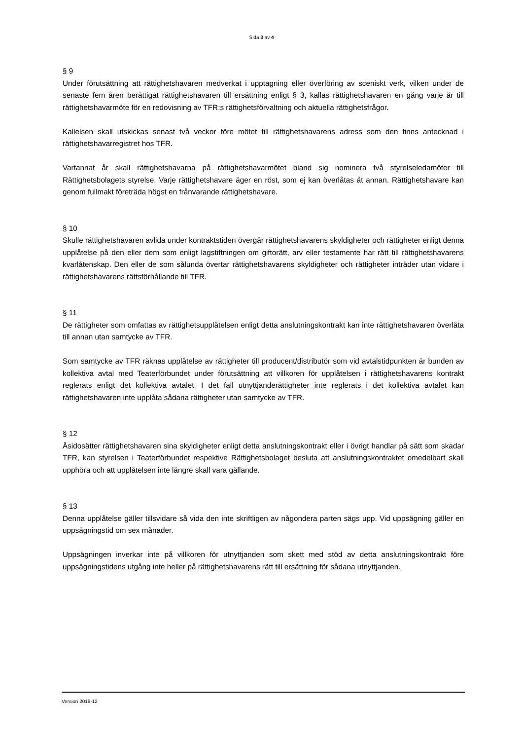Sida 3 av 4
§ 9
Under förutsättning att rättighetshavaren medverkat i upptagning eller överföring av sceniskt verk, vilken under de senaste fem åren berättigat rättighetshavaren till ersättning enligt § 3, kallas rättighetshavaren en gång varje år till rättighetshavarmöte för en redovisning av TFR:s rättighetsförvaltning och aktuella rättighetsfrågor.
Kallelsen skall utskickas senast två veckor före mötet till rättighetshavarens adress som den finns antecknad i rättighetshavarregistret hos TFR.
Vartannat år skall rättighetshavarna på rättighetshavarmötet bland sig nominera två styrelseledamöter till Rättighetsbolagets styrelse. Varje rättighetshavare äger en röst, som ej kan överlåtas åt annan. Rättighetshavare kan genom fullmakt företräda högst en frånvarande rättighetshavare.
§ 10
Skulle rättighetshavaren avlida under kontraktstiden övergår rättighetshavarens skyldigheter och rättigheter enligt denna upplåtelse på den eller dem som enligt lagstiftningen om giftorätt, arv eller testamente har rätt till rättighetshavarens kvarlåtenskap. Den eller de som sålunda övertar rättighetshavarens skyldigheter och rättigheter inträder utan vidare i rättighetshavarens rättsförhållande till TFR.
§ 11
De rättigheter som omfattas av rättighetsupplåtelsen enligt detta anslutningskontrakt kan inte rättighetshavaren överlåta till annan utan samtycke av TFR.
Som samtycke av TFR räknas upplåtelse av rättigheter till producent/distributör som vid avtalstidpunkten är bunden av kollektiva avtal med Teaterförbundet under förutsättning att villkoren för upplåtelsen i rättighetshavarens kontrakt reglerats enligt det kollektiva avtalet. I det fall utnyttjanderättigheter inte reglerats i det kollektiva avtalet kan rättighetshavaren inte upplåta sådana rättigheter utan samtycke av TFR.
§ 12
Åsidosätter rättighetshavaren sina skyldigheter enligt detta anslutningskontrakt eller i övrigt handlar på sätt som skadar TFR, kan styrelsen i Teaterförbundet respektive Rättighetsbolaget besluta att anslutningskontraktet omedelbart skall upphöra och att upplåtelsen inte längre skall vara gällande.
§ 13
Denna upplåtelse gäller tillsvidare så vida den inte skriftligen av någondera parten sägs upp. Vid uppsägning gäller en uppsägningstid om sex månader.
Uppsägningen inverkar inte på villkoren för utnyttjanden som skett med stöd av detta anslutningskontrakt före uppsägningstidens utgång inte heller på rättighetshavarens rätt till ersättning för sådana utnyttjanden.
Version 2018-12